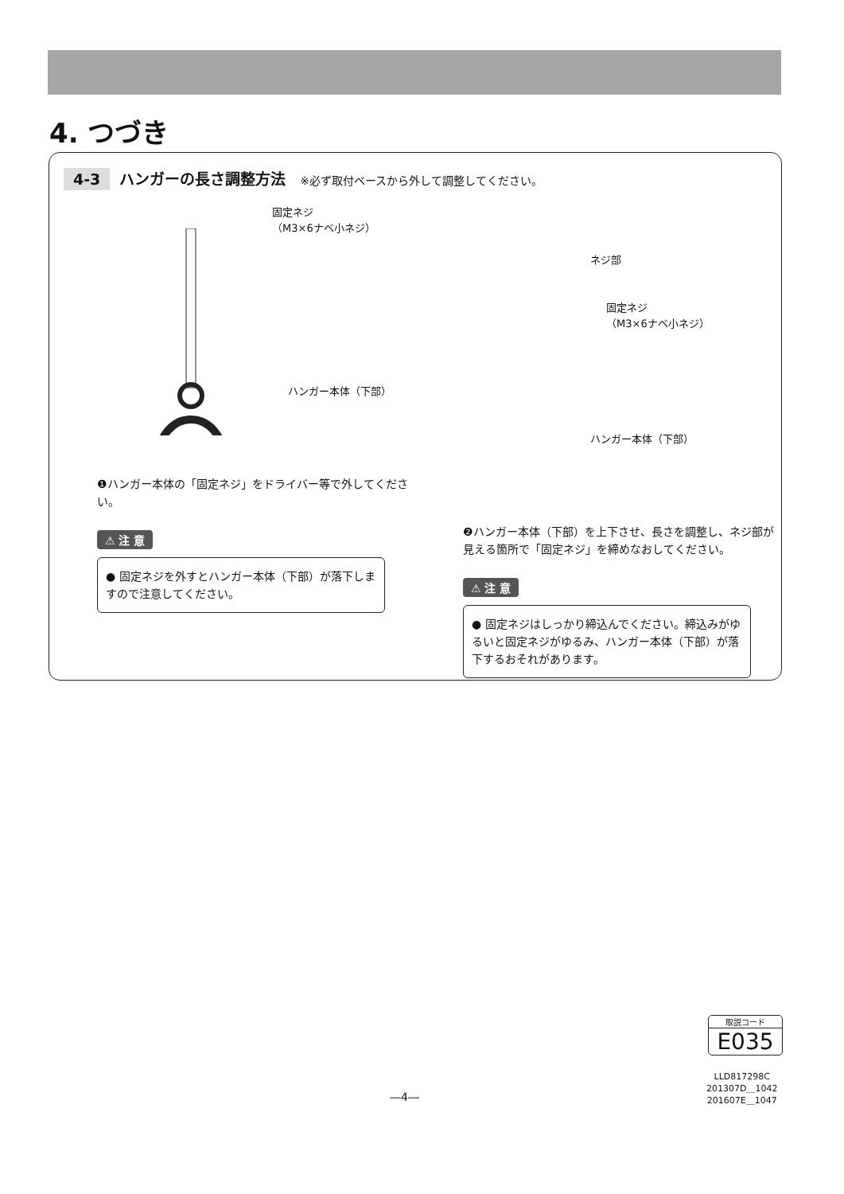4. つづき
4-3 ハンガーの長さ調整方法 ※必ず取付ベースから外して調整してください。
固定ネジ
（M3×6ナベ小ネジ）
ハンガー本体（下部）
❶ハンガー本体の「固定ネジ」をドライバー等で外してください。
⚠ 注 意
● 固定ネジを外すとハンガー本体（下部）が落下しますので注意してください。
ネジ部
固定ネジ
（M3×6ナベ小ネジ）
ハンガー本体（下部）
❷ハンガー本体（下部）を上下させ、長さを調整し、ネジ部が見える箇所で「固定ネジ」を締めなおしてください。
⚠ 注 意
● 固定ネジはしっかり締込んでください。締込みがゆるいと固定ネジがゆるみ、ハンガー本体（下部）が落下するおそれがあります。
取説コード
E035
LLD817298C
201307D＿1042
201607E＿1047
―4―